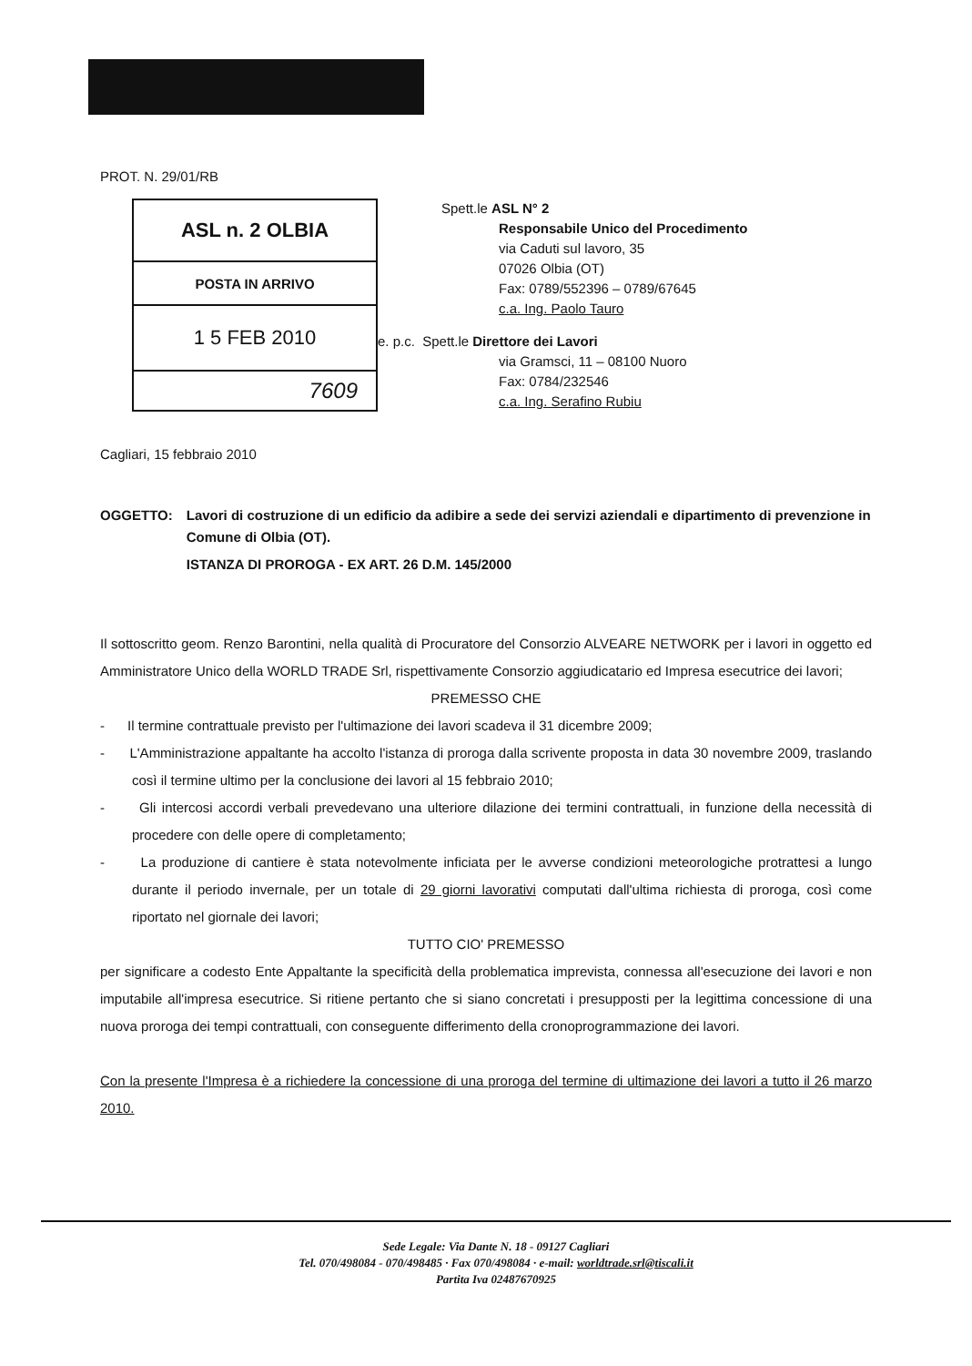PROT. N. 29/01/RB
| ASL n. 2 OLBIA |
| POSTA IN ARRIVO |
| 1 5 FEB 2010 |
| 7609 |
Spett.le ASL N° 2
Responsabile Unico del Procedimento
via Caduti sul lavoro, 35
07026 Olbia (OT)
Fax: 0789/552396 – 0789/67645
c.a. Ing. Paolo Tauro
e. p.c. Spett.le Direttore dei Lavori
via Gramsci, 11 – 08100 Nuoro
Fax: 0784/232546
c.a. Ing. Serafino Rubiu
Cagliari, 15 febbraio 2010
OGGETTO: Lavori di costruzione di un edificio da adibire a sede dei servizi aziendali e dipartimento di prevenzione in Comune di Olbia (OT).
ISTANZA DI PROROGA - EX ART. 26 D.M. 145/2000
Il sottoscritto geom. Renzo Barontini, nella qualità di Procuratore del Consorzio ALVEARE NETWORK per i lavori in oggetto ed Amministratore Unico della WORLD TRADE Srl, rispettivamente Consorzio aggiudicatario ed Impresa esecutrice dei lavori;
PREMESSO CHE
- Il termine contrattuale previsto per l'ultimazione dei lavori scadeva il 31 dicembre 2009;
- L'Amministrazione appaltante ha accolto l'istanza di proroga dalla scrivente proposta in data 30 novembre 2009, traslando così il termine ultimo per la conclusione dei lavori al 15 febbraio 2010;
- Gli intercosi accordi verbali prevedevano una ulteriore dilazione dei termini contrattuali, in funzione della necessità di procedere con delle opere di completamento;
- La produzione di cantiere è stata notevolmente inficiata per le avverse condizioni meteorologiche protrattesi a lungo durante il periodo invernale, per un totale di 29 giorni lavorativi computati dall'ultima richiesta di proroga, così come riportato nel giornale dei lavori;
TUTTO CIO' PREMESSO
per significare a codesto Ente Appaltante la specificità della problematica imprevista, connessa all'esecuzione dei lavori e non imputabile all'impresa esecutrice. Si ritiene pertanto che si siano concretati i presupposti per la legittima concessione di una nuova proroga dei tempi contrattuali, con conseguente differimento della cronoprogrammazione dei lavori.
Con la presente l'Impresa è a richiedere la concessione di una proroga del termine di ultimazione dei lavori a tutto il 26 marzo 2010.
Sede Legale: Via Dante N. 18 - 09127 Cagliari
Tel. 070/498084 - 070/498485 · Fax 070/498084 · e-mail: worldtrade.srl@tiscali.it
Partita Iva 02487670925